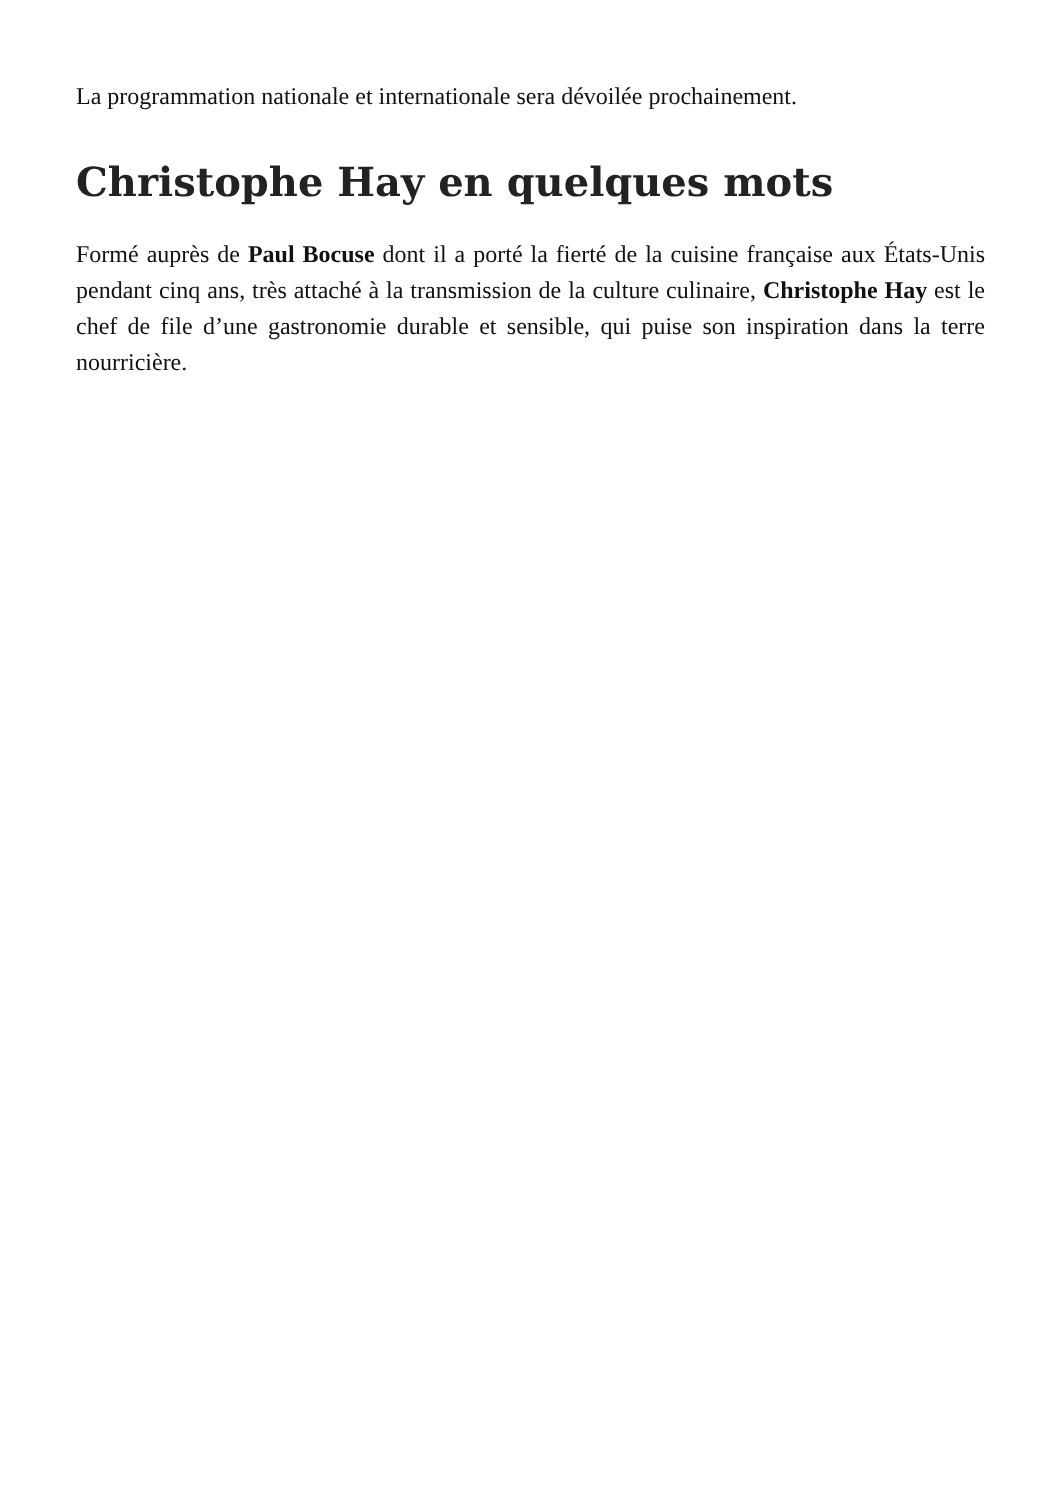La programmation nationale et internationale sera dévoilée prochainement.
Christophe Hay en quelques mots
Formé auprès de Paul Bocuse dont il a porté la fierté de la cuisine française aux États-Unis pendant cinq ans, très attaché à la transmission de la culture culinaire, Christophe Hay est le chef de file d’une gastronomie durable et sensible, qui puise son inspiration dans la terre nourricière.